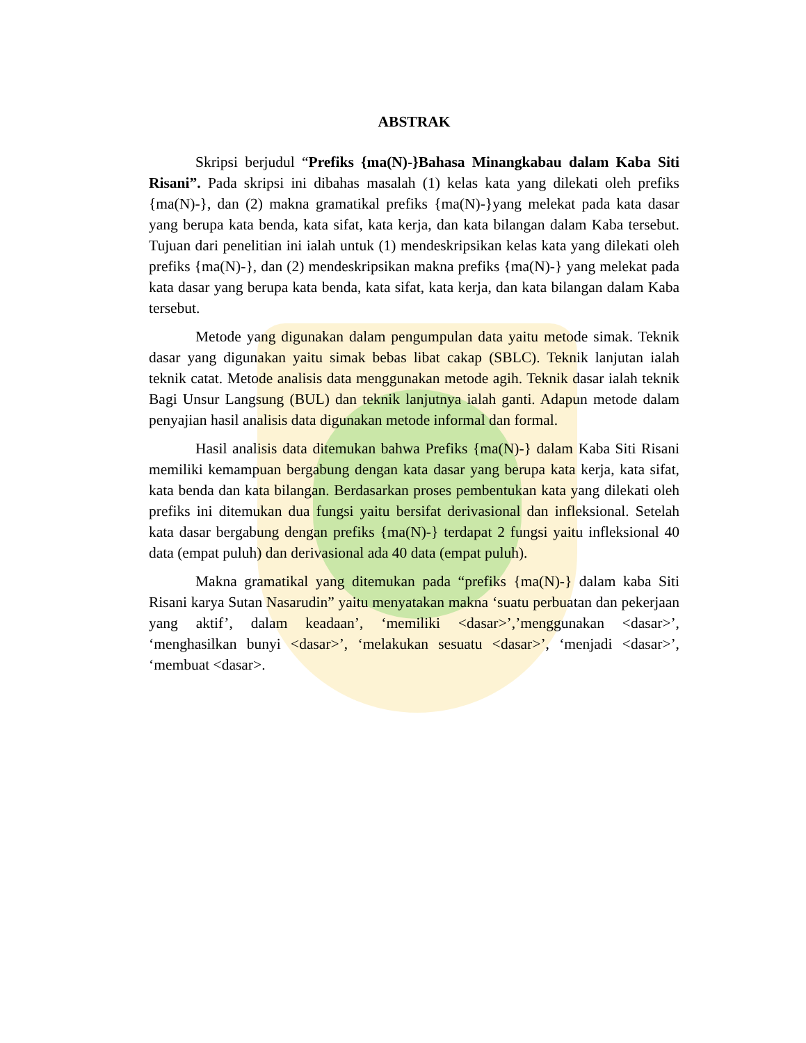ABSTRAK
Skripsi berjudul “Prefiks {ma(N)-}Bahasa Minangkabau dalam Kaba Siti Risani”. Pada skripsi ini dibahas masalah (1) kelas kata yang dilekati oleh prefiks {ma(N)-}, dan (2) makna gramatikal prefiks {ma(N)-}yang melekat pada kata dasar yang berupa kata benda, kata sifat, kata kerja, dan kata bilangan dalam Kaba tersebut. Tujuan dari penelitian ini ialah untuk (1) mendeskripsikan kelas kata yang dilekati oleh prefiks {ma(N)-}, dan (2) mendeskripsikan makna prefiks {ma(N)-} yang melekat pada kata dasar yang berupa kata benda, kata sifat, kata kerja, dan kata bilangan dalam Kaba tersebut.
Metode yang digunakan dalam pengumpulan data yaitu metode simak. Teknik dasar yang digunakan yaitu simak bebas libat cakap (SBLC). Teknik lanjutan ialah teknik catat. Metode analisis data menggunakan metode agih. Teknik dasar ialah teknik Bagi Unsur Langsung (BUL) dan teknik lanjutnya ialah ganti. Adapun metode dalam penyajian hasil analisis data digunakan metode informal dan formal.
Hasil analisis data ditemukan bahwa Prefiks {ma(N)-} dalam Kaba Siti Risani memiliki kemampuan bergabung dengan kata dasar yang berupa kata kerja, kata sifat, kata benda dan kata bilangan. Berdasarkan proses pembentukan kata yang dilekati oleh prefiks ini ditemukan dua fungsi yaitu bersifat derivasional dan infleksional. Setelah kata dasar bergabung dengan prefiks {ma(N)-} terdapat 2 fungsi yaitu infleksional 40 data (empat puluh) dan derivasional ada 40 data (empat puluh).
Makna gramatikal yang ditemukan pada “prefiks {ma(N)-} dalam kaba Siti Risani karya Sutan Nasarudin” yaitu menyatakan makna ‘suatu perbuatan dan pekerjaan yang aktif’, dalam keadaan’, ‘memiliki <dasar>’,’menggunakan <dasar>’, ‘menghasilkan bunyi <dasar>’, ‘melakukan sesuatu <dasar>’, ‘menjadi <dasar>’, ‘membuat <dasar>.